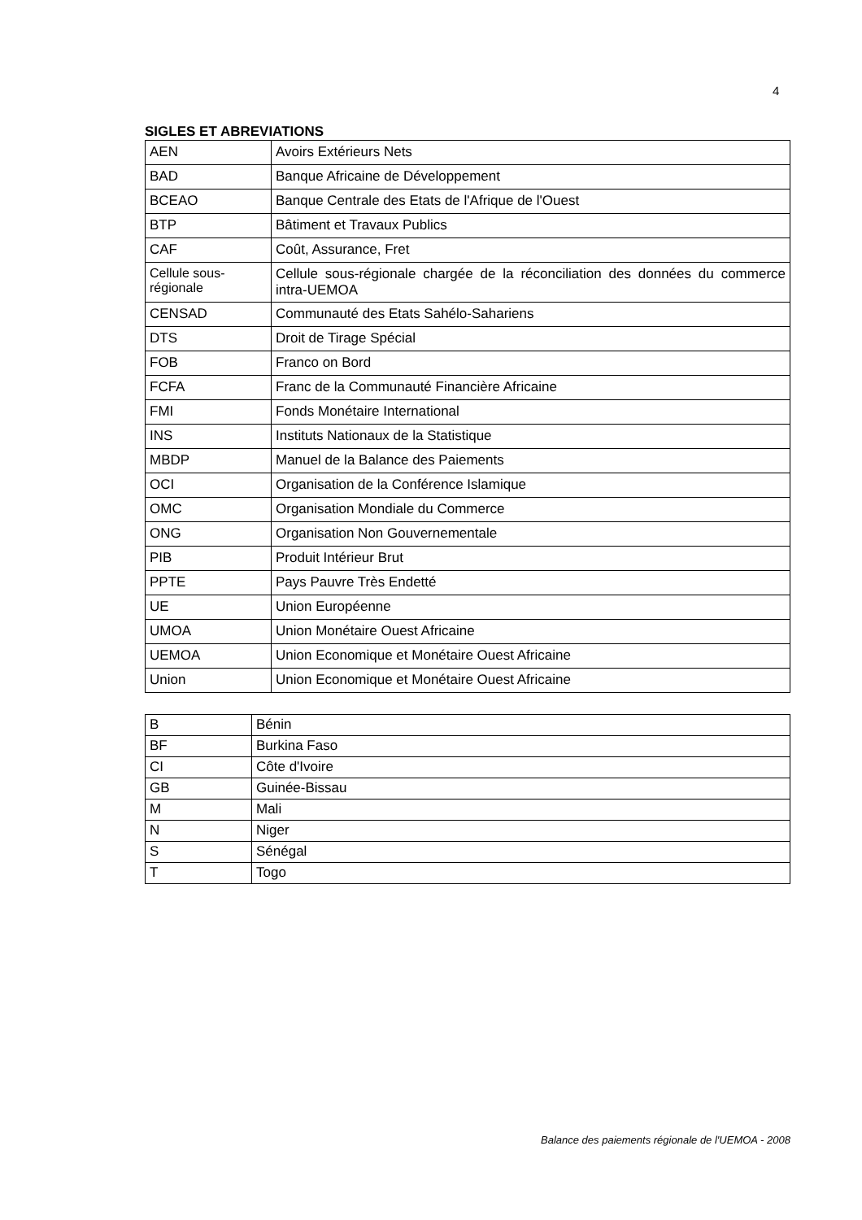4
SIGLES ET ABREVIATIONS
| AEN | Avoirs Extérieurs Nets |
| BAD | Banque Africaine de Développement |
| BCEAO | Banque Centrale des Etats de l'Afrique de l'Ouest |
| BTP | Bâtiment et Travaux Publics |
| CAF | Coût, Assurance, Fret |
| Cellule sous-régionale | Cellule sous-régionale chargée de la réconciliation des données du commerce intra-UEMOA |
| CENSAD | Communauté des Etats Sahélo-Sahariens |
| DTS | Droit de Tirage Spécial |
| FOB | Franco on Bord |
| FCFA | Franc de la Communauté Financière Africaine |
| FMI | Fonds Monétaire International |
| INS | Instituts Nationaux de la Statistique |
| MBDP | Manuel de la Balance des Paiements |
| OCI | Organisation de la Conférence Islamique |
| OMC | Organisation Mondiale du Commerce |
| ONG | Organisation Non Gouvernementale |
| PIB | Produit Intérieur Brut |
| PPTE | Pays Pauvre Très Endetté |
| UE | Union Européenne |
| UMOA | Union Monétaire Ouest Africaine |
| UEMOA | Union Economique et Monétaire Ouest Africaine |
| Union | Union Economique et Monétaire Ouest Africaine |
| B | Bénin |
| BF | Burkina Faso |
| CI | Côte d'Ivoire |
| GB | Guinée-Bissau |
| M | Mali |
| N | Niger |
| S | Sénégal |
| T | Togo |
Balance des paiements régionale de l'UEMOA - 2008